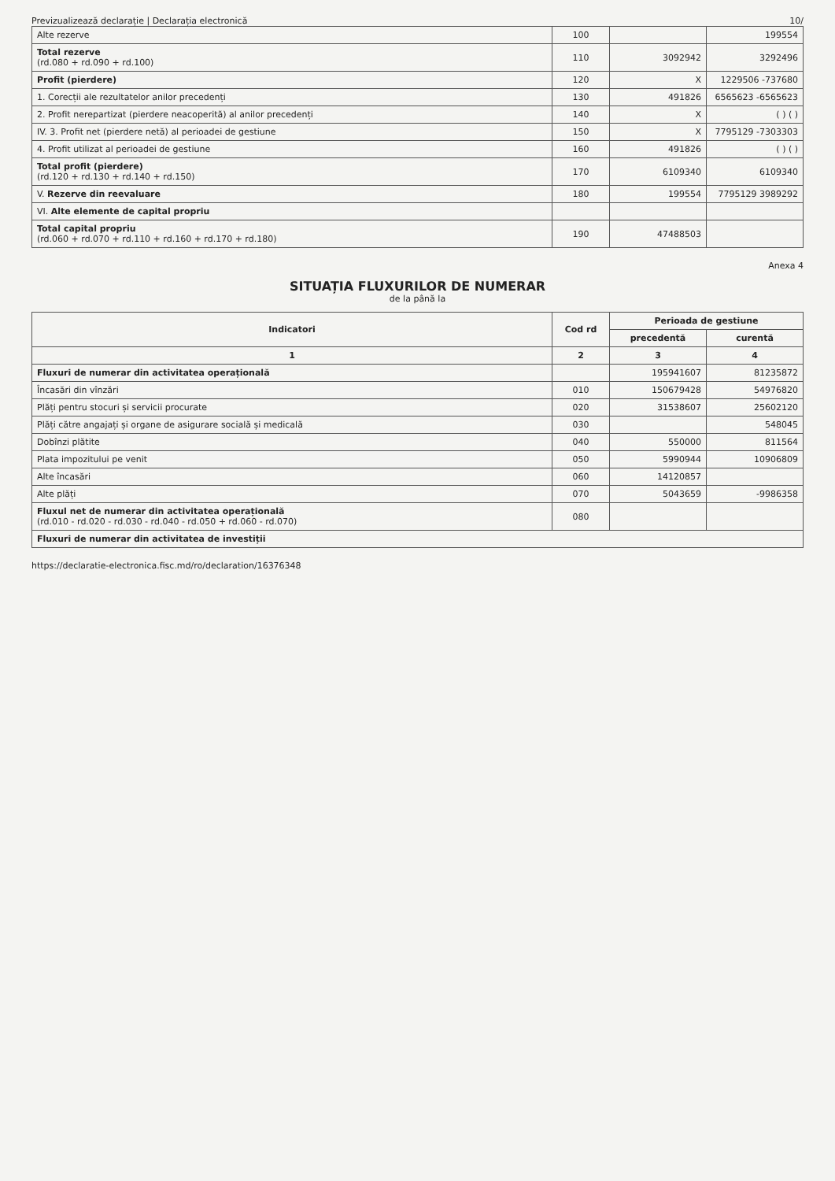Previzualizează declarație | Declarația electronică 10/
| Alte rezerve | 100 | | 199554 |
| Total rezerve (rd.080 + rd.090 + rd.100) | 110 | 3092942 | 3292496 |
| Profit (pierdere) | 120 | X | 1229506 -737680 |
| 1. Corecții ale rezultatelor anilor precedenți | 130 | 491826 | 6565623 -6565623 |
| 2. Profit nerepartizat (pierdere neacoperită) al anilor precedenți | 140 | X | ( ) ( ) |
| IV. 3. Profit net (pierdere netă) al perioadei de gestiune | 150 | X | 7795129 -7303303 |
| 4. Profit utilizat al perioadei de gestiune | 160 | 491826 | ( ) ( ) |
| Total profit (pierdere) (rd.120 + rd.130 + rd.140 + rd.150) | 170 | 6109340 | 6109340 |
| V. Rezerve din reevaluare | 180 | 199554 | 7795129 3989292 |
| VI. Alte elemente de capital propriu | | | |
| Total capital propriu (rd.060 + rd.070 + rd.110 + rd.160 + rd.170 + rd.180) | 190 | 47488503 | |
Anexa 4
SITUAȚIA FLUXURILOR DE NUMERAR
de la până la
| Indicatori | Cod rd | Perioada de gestiune | |
| --- | --- | --- | --- |
| | | precedentă | curentă |
| 1 | 2 | 3 | 4 |
| Fluxuri de numerar din activitatea operațională | | 195941607 | 81235872 |
| Încasări din vînzări | 010 | 150679428 | 54976820 |
| Plăți pentru stocuri și servicii procurate | 020 | 31538607 | 25602120 |
| Plăți către angajați și organe de asigurare socială și medicală | 030 | | 548045 |
| Dobînzi plătite | 040 | 550000 | 811564 |
| Plata impozitului pe venit | 050 | 5990944 | 10906809 |
| Alte încasări | 060 | 14120857 | |
| Alte plăți | 070 | 5043659 | -9986358 |
| Fluxul net de numerar din activitatea operațională (rd.010 - rd.020 - rd.030 - rd.040 - rd.050 + rd.060 - rd.070) | 080 | | |
| Fluxuri de numerar din activitatea de investiții | | | |
https://declaratie-electronica.fisc.md/ro/declaration/16376348